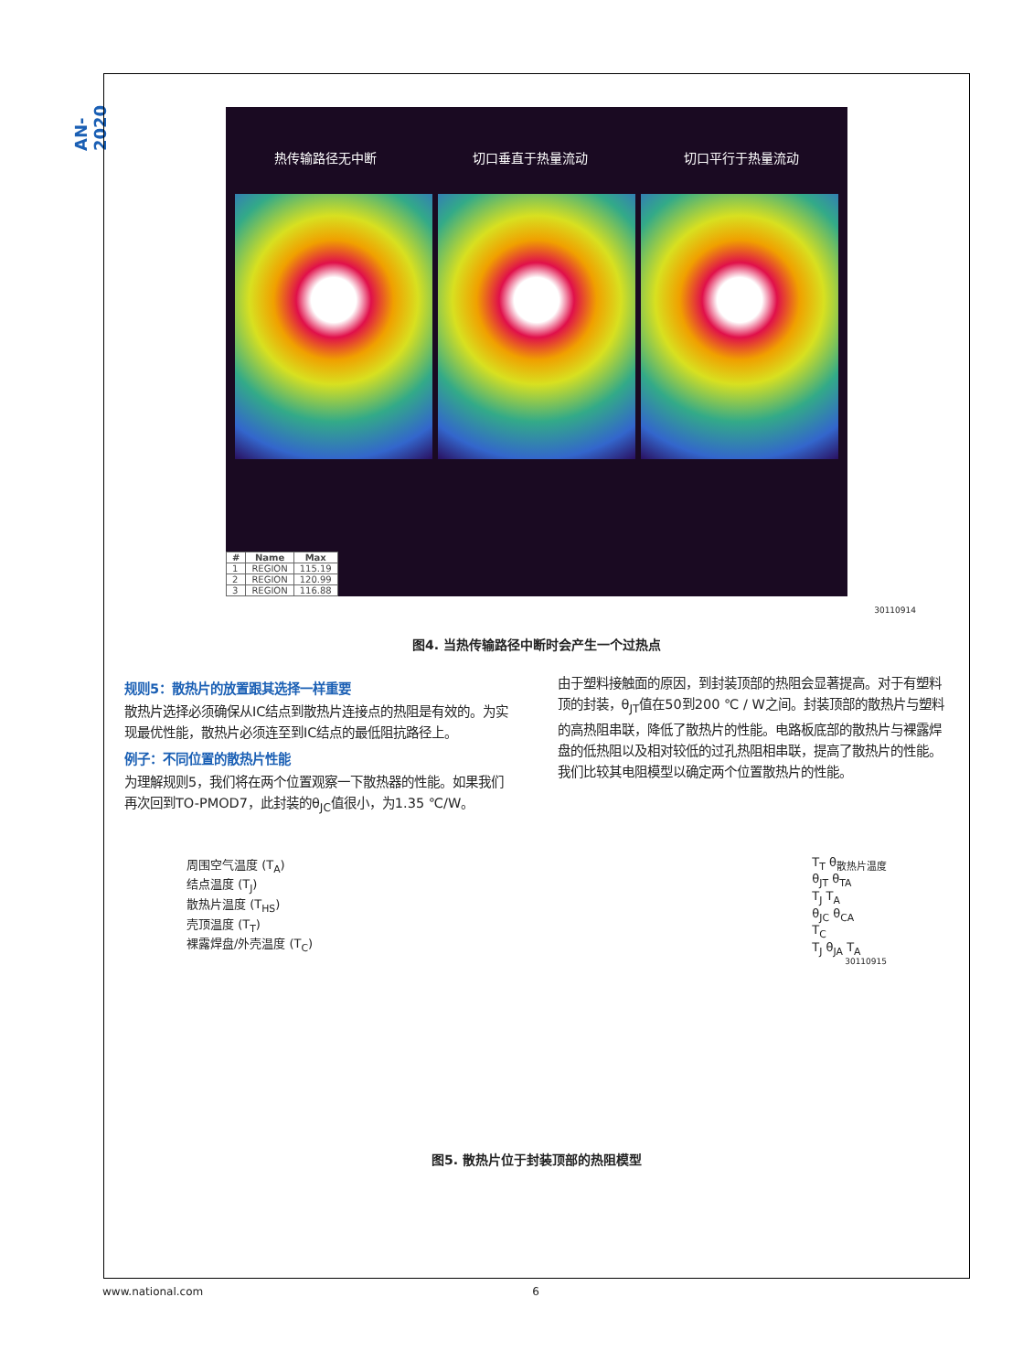AN-2020
热传输路径无中断 切口垂直于热量流动 切口平行于热量流动
| # | Name | Max |
| --- | --- | --- |
| 1 | REGION | 115.19 |
| 2 | REGION | 120.99 |
| 3 | REGION | 116.88 |
30110914
图4. 当热传输路径中断时会产生一个过热点
规则5：散热片的放置跟其选择一样重要
散热片选择必须确保从IC结点到散热片连接点的热阻是有效的。为实现最优性能，散热片必须连至到IC结点的最低阻抗路径上。
例子：不同位置的散热片性能
为理解规则5，我们将在两个位置观察一下散热器的性能。如果我们再次回到TO-PMOD7，此封装的θ<sub>JC</sub>值很小，为1.35 ℃/W。
由于塑料接触面的原因，到封装顶部的热阻会显著提高。对于有塑料顶的封装，θ<sub>JT</sub>值在50到200 ℃ / W之间。封装顶部的散热片与塑料的高热阻串联，降低了散热片的性能。电路板底部的散热片与裸露焊盘的低热阻以及相对较低的过孔热阻相串联，提高了散热片的性能。我们比较其电阻模型以确定两个位置散热片的性能。
周围空气温度 (T<sub>A</sub>)
结点温度 (T<sub>J</sub>)
散热片温度 (T<sub>HS</sub>)
壳顶温度 (T<sub>T</sub>)
裸露焊盘/外壳温度 (T<sub>C</sub>)
T<sub>T</sub> θ<sub>散热片温度</sub>
θ<sub>JT</sub> θ<sub>TA</sub>
T<sub>J</sub> T<sub>A</sub>
θ<sub>JC</sub> θ<sub>CA</sub>
T<sub>C</sub>
T<sub>J</sub> θ<sub>JA</sub> T<sub>A</sub>
30110915
图5. 散热片位于封装顶部的热阻模型
www.national.com 6